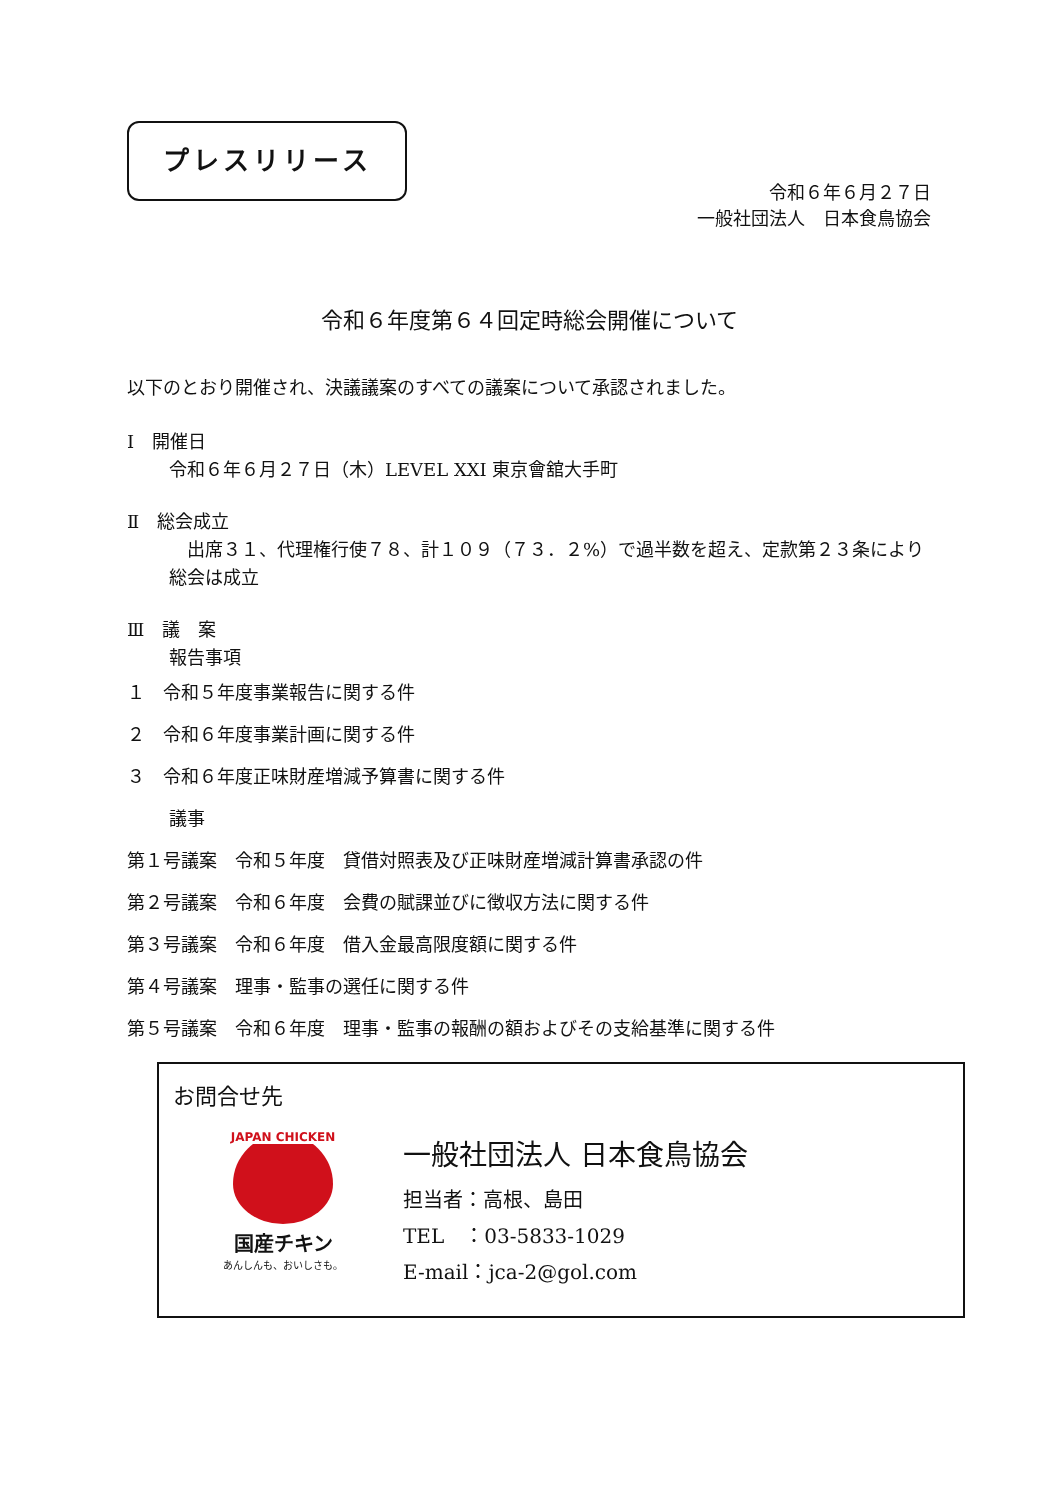プレスリリース
令和６年６月２７日
一般社団法人　日本食鳥協会
令和６年度第６４回定時総会開催について
以下のとおり開催され、決議議案のすべての議案について承認されました。
Ⅰ　開催日
令和６年６月２７日（木）LEVEL XXI 東京會舘大手町
Ⅱ　総会成立
　出席３１、代理権行使７８、計１０９（７３．２%）で過半数を超え、定款第２３条により総会は成立
Ⅲ　議　案
報告事項
１　令和５年度事業報告に関する件
２　令和６年度事業計画に関する件
３　令和６年度正味財産増減予算書に関する件
議事
第１号議案　令和５年度　貸借対照表及び正味財産増減計算書承認の件
第２号議案　令和６年度　会費の賦課並びに徴収方法に関する件
第３号議案　令和６年度　借入金最高限度額に関する件
第４号議案　理事・監事の選任に関する件
第５号議案　令和６年度　理事・監事の報酬の額およびその支給基準に関する件
お問合せ先
JAPAN CHICKEN
国産チキン
あんしんも、おいしさも。
一般社団法人 日本食鳥協会
担当者：高根、島田
TEL　：03-5833-1029
E-mail：jca-2@gol.com